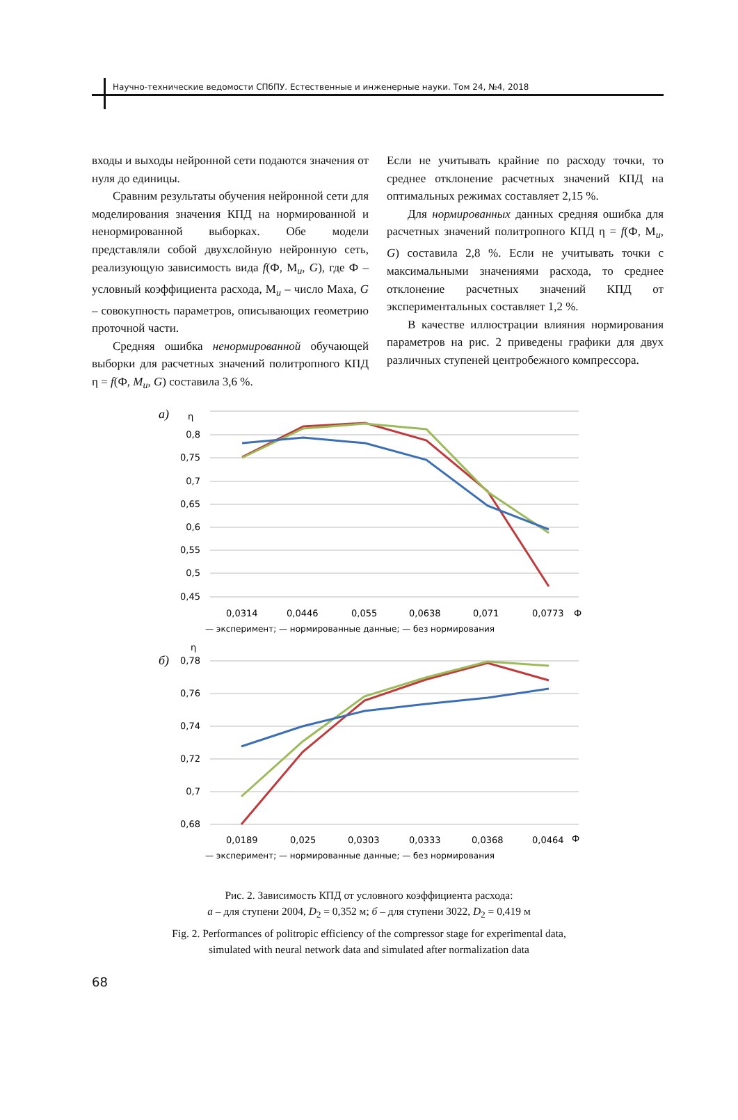Научно-технические ведомости СПбПУ. Естественные и инженерные науки. Том 24, №4, 2018
входы и выходы нейронной сети подаются значения от нуля до единицы.
Сравним результаты обучения нейронной сети для моделирования значения КПД на нормированной и ненормированной выборках. Обе модели представляли собой двухслойную нейронную сеть, реализующую зависимость вида f(Ф, M<sub>u</sub>, G), где Ф – условный коэффициента расхода, M<sub>u</sub> – число Маха, G – совокупность параметров, описывающих геометрию проточной части.
Средняя ошибка ненормированной обучающей выборки для расчетных значений политропного КПД η = f(Ф, M<sub>u</sub>, G) составила 3,6 %.
Если не учитывать крайние по расходу точки, то среднее отклонение расчетных значений КПД на оптимальных режимах составляет 2,15 %.
Для нормированных данных средняя ошибка для расчетных значений политропного КПД η = f(Ф, M<sub>u</sub>, G) составила 2,8 %. Если не учитывать точки с максимальными значениями расхода, то среднее отклонение расчетных значений КПД от экспериментальных составляет 1,2 %.
В качестве иллюстрации влияния нормирования параметров на рис. 2 приведены графики для двух различных ступеней центробежного компрессора.
а)
η
0,8
0,75
0,7
0,65
0,6
0,55
0,5
0,45
0,0314
0,0446
0,055
0,0638
0,071
0,0773
Ф
— эксперимент; — нормированные данные; — без нормирования
б)
η
0,78
0,76
0,74
0,72
0,7
0,68
0,0189
0,025
0,0303
0,0333
0,0368
0,0464
Ф
— эксперимент; — нормированные данные; — без нормирования
Рис. 2. Зависимость КПД от условного коэффициента расхода:
а – для ступени 2004, D<sub>2</sub> = 0,352 м; б – для ступени 3022, D<sub>2</sub> = 0,419 м
Fig. 2. Performances of politropic efficiency of the compressor stage for experimental data,
simulated with neural network data and simulated after normalization data
68